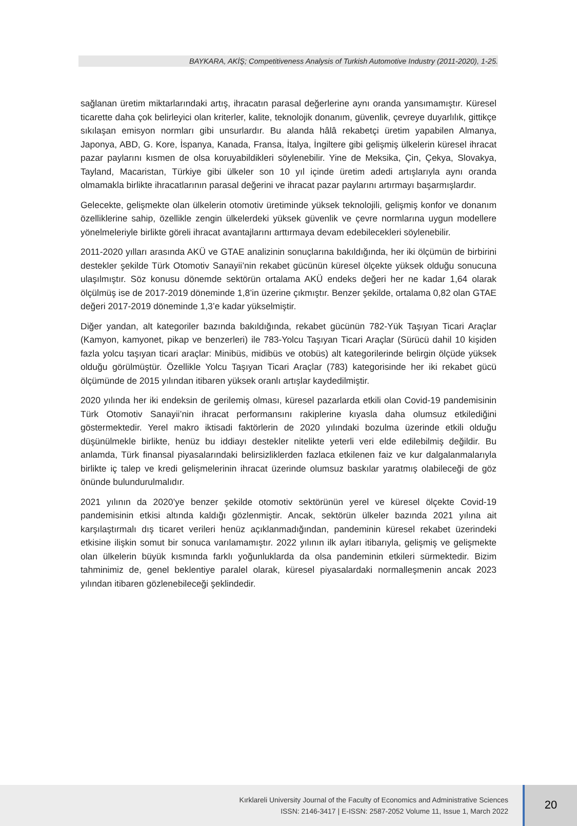BAYKARA, AKİŞ; Competitiveness Analysis of Turkish Automotive Industry (2011-2020), 1-25.
sağlanan üretim miktarlarındaki artış, ihracatın parasal değerlerine aynı oranda yansımamıştır. Küresel ticarette daha çok belirleyici olan kriterler, kalite, teknolojik donanım, güvenlik, çevreye duyarlılık, gittikçe sıkılaşan emisyon normları gibi unsurlardır. Bu alanda hâlâ rekabetçi üretim yapabilen Almanya, Japonya, ABD, G. Kore, İspanya, Kanada, Fransa, İtalya, İngiltere gibi gelişmiş ülkelerin küresel ihracat pazar paylarını kısmen de olsa koruyabildikleri söylenebilir. Yine de Meksika, Çin, Çekya, Slovakya, Tayland, Macaristan, Türkiye gibi ülkeler son 10 yıl içinde üretim adedi artışlarıyla aynı oranda olmamakla birlikte ihracatlarının parasal değerini ve ihracat pazar paylarını artırmayı başarmışlardır.
Gelecekte, gelişmekte olan ülkelerin otomotiv üretiminde yüksek teknolojili, gelişmiş konfor ve donanım özelliklerine sahip, özellikle zengin ülkelerdeki yüksek güvenlik ve çevre normlarına uygun modellere yönelmeleriyle birlikte göreli ihracat avantajlarını arttırmaya devam edebilecekleri söylenebilir.
2011-2020 yılları arasında AKÜ ve GTAE analizinin sonuçlarına bakıldığında, her iki ölçümün de birbirini destekler şekilde Türk Otomotiv Sanayii’nin rekabet gücünün küresel ölçekte yüksek olduğu sonucuna ulaşılmıştır. Söz konusu dönemde sektörün ortalama AKÜ endeks değeri her ne kadar 1,64 olarak ölçülmüş ise de 2017-2019 döneminde 1,8’in üzerine çıkmıştır. Benzer şekilde, ortalama 0,82 olan GTAE değeri 2017-2019 döneminde 1,3’e kadar yükselmiştir.
Diğer yandan, alt kategoriler bazında bakıldığında, rekabet gücünün 782-Yük Taşıyan Ticari Araçlar (Kamyon, kamyonet, pikap ve benzerleri) ile 783-Yolcu Taşıyan Ticari Araçlar (Sürücü dahil 10 kişiden fazla yolcu taşıyan ticari araçlar: Minibüs, midibüs ve otobüs) alt kategorilerinde belirgin ölçüde yüksek olduğu görülmüştür. Özellikle Yolcu Taşıyan Ticari Araçlar (783) kategorisinde her iki rekabet gücü ölçümünde de 2015 yılından itibaren yüksek oranlı artışlar kaydedilmiştir.
2020 yılında her iki endeksin de gerilemiş olması, küresel pazarlarda etkili olan Covid-19 pandemisinin Türk Otomotiv Sanayii’nin ihracat performansını rakiplerine kıyasla daha olumsuz etkilediğini göstermektedir. Yerel makro iktisadi faktörlerin de 2020 yılındaki bozulma üzerinde etkili olduğu düşünülmekle birlikte, henüz bu iddiayı destekler nitelikte yeterli veri elde edilebilmiş değildir. Bu anlamda, Türk finansal piyasalarındaki belirsizliklerden fazlaca etkilenen faiz ve kur dalgalanmalarıyla birlikte iç talep ve kredi gelişmelerinin ihracat üzerinde olumsuz baskılar yaratmış olabileceği de göz önünde bulundurulmalıdır.
2021 yılının da 2020’ye benzer şekilde otomotiv sektörünün yerel ve küresel ölçekte Covid-19 pandemisinin etkisi altında kaldığı gözlenmiştir. Ancak, sektörün ülkeler bazında 2021 yılına ait karşılaştırmalı dış ticaret verileri henüz açıklanmadığından, pandeminin küresel rekabet üzerindeki etkisine ilişkin somut bir sonuca varılamamıştır. 2022 yılının ilk ayları itibarıyla, gelişmiş ve gelişmekte olan ülkelerin büyük kısmında farklı yoğunluklarda da olsa pandeminin etkileri sürmektedir. Bizim tahminimiz de, genel beklentiye paralel olarak, küresel piyasalardaki normalleşmenin ancak 2023 yılından itibaren gözlenebileceği şeklindedir.
Kırklareli University Journal of the Faculty of Economics and Administrative Sciences
ISSN: 2146-3417 | E-ISSN: 2587-2052 Volume 11, Issue 1, March 2022
20